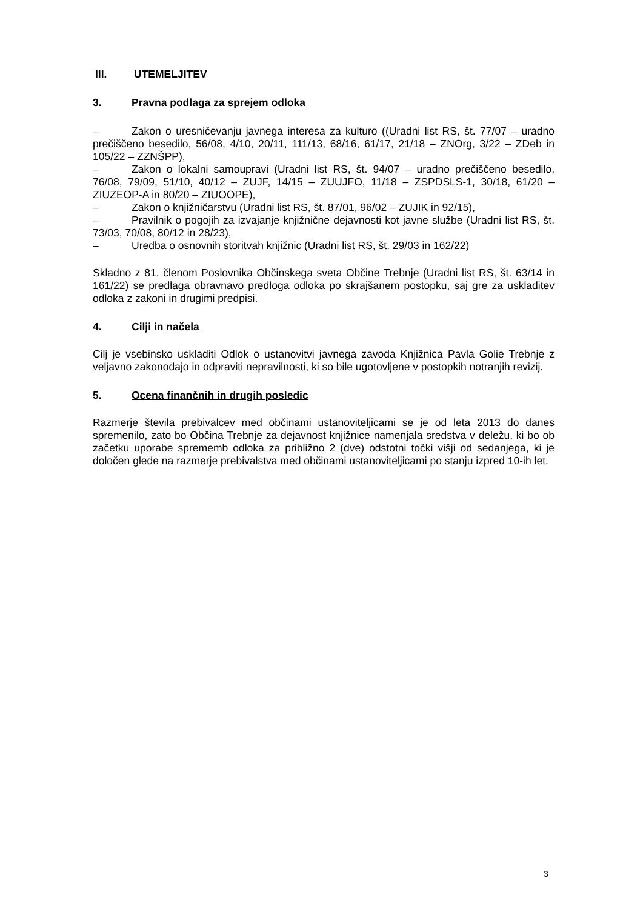III. UTEMELJITEV
3. Pravna podlaga za sprejem odloka
– Zakon o uresničevanju javnega interesa za kulturo ((Uradni list RS, št. 77/07 – uradno prečiščeno besedilo, 56/08, 4/10, 20/11, 111/13, 68/16, 61/17, 21/18 – ZNOrg, 3/22 – ZDeb in 105/22 – ZZNŠPP),
– Zakon o lokalni samoupravi (Uradni list RS, št. 94/07 – uradno prečiščeno besedilo, 76/08, 79/09, 51/10, 40/12 – ZUJF, 14/15 – ZUUJFO, 11/18 – ZSPDSLS-1, 30/18, 61/20 – ZIUZEOP-A in 80/20 – ZIUOOPE),
– Zakon o knjižničarstvu (Uradni list RS, št. 87/01, 96/02 – ZUJIK in 92/15),
– Pravilnik o pogojih za izvajanje knjižnične dejavnosti kot javne službe (Uradni list RS, št. 73/03, 70/08, 80/12 in 28/23),
– Uredba o osnovnih storitvah knjižnic (Uradni list RS, št. 29/03 in 162/22)
Skladno z 81. členom Poslovnika Občinskega sveta Občine Trebnje (Uradni list RS, št. 63/14 in 161/22) se predlaga obravnavo predloga odloka po skrajšanem postopku, saj gre za uskladitev odloka z zakoni in drugimi predpisi.
4. Cilji in načela
Cilj je vsebinsko uskladiti Odlok o ustanovitvi javnega zavoda Knjižnica Pavla Golie Trebnje z veljavno zakonodajo in odpraviti nepravilnosti, ki so bile ugotovljene v postopkih notranjih revizij.
5. Ocena finančnih in drugih posledic
Razmerje števila prebivalcev med občinami ustanoviteljicami se je od leta 2013 do danes spremenilo, zato bo Občina Trebnje za dejavnost knjižnice namenjala sredstva v deležu, ki bo ob začetku uporabe sprememb odloka za približno 2 (dve) odstotni točki višji od sedanjega, ki je določen glede na razmerje prebivalstva med občinami ustanoviteljicami po stanju izpred 10-ih let.
3